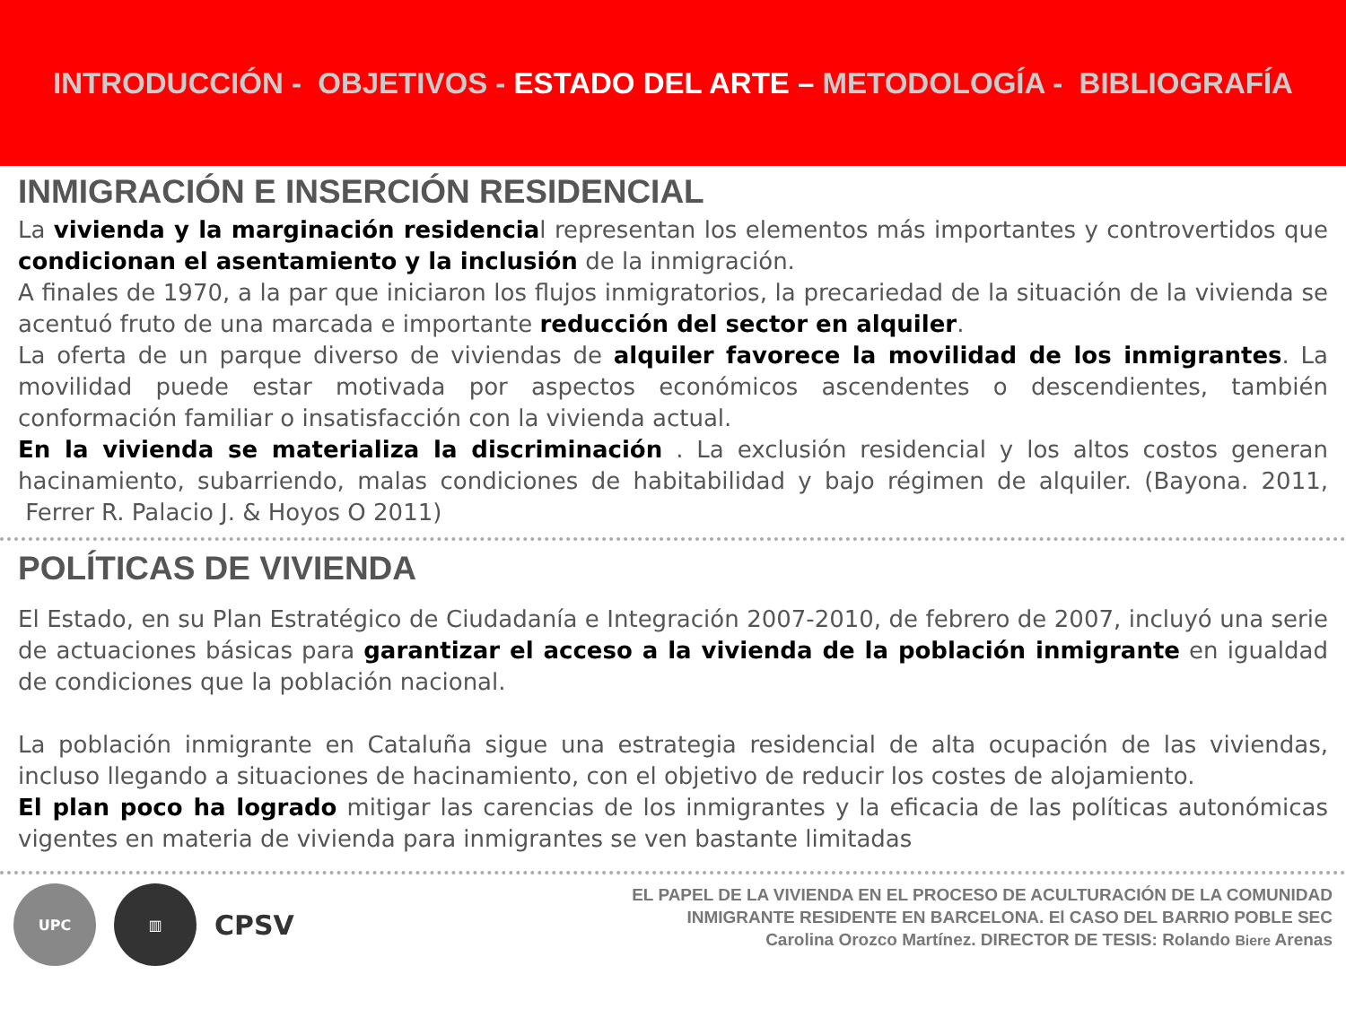INTRODUCCIÓN - OBJETIVOS - ESTADO DEL ARTE – METODOLOGÍA - BIBLIOGRAFÍA
INMIGRACIÓN E INSERCIÓN RESIDENCIAL
La vivienda y la marginación residencial representan los elementos más importantes y controvertidos que condicionan el asentamiento y la inclusión de la inmigración.
A finales de 1970, a la par que iniciaron los flujos inmigratorios, la precariedad de la situación de la vivienda se acentuó fruto de una marcada e importante reducción del sector en alquiler.
La oferta de un parque diverso de viviendas de alquiler favorece la movilidad de los inmigrantes. La movilidad puede estar motivada por aspectos económicos ascendentes o descendientes, también conformación familiar o insatisfacción con la vivienda actual.
En la vivienda se materializa la discriminación . La exclusión residencial y los altos costos generan hacinamiento, subarriendo, malas condiciones de habitabilidad y bajo régimen de alquiler. (Bayona. 2011, Ferrer R. Palacio J. & Hoyos O 2011)
POLÍTICAS DE VIVIENDA
El Estado, en su Plan Estratégico de Ciudadanía e Integración 2007-2010, de febrero de 2007, incluyó una serie de actuaciones básicas para garantizar el acceso a la vivienda de la población inmigrante en igualdad de condiciones que la población nacional.
La población inmigrante en Cataluña sigue una estrategia residencial de alta ocupación de las viviendas, incluso llegando a situaciones de hacinamiento, con el objetivo de reducir los costes de alojamiento.
El plan poco ha logrado mitigar las carencias de los inmigrantes y la eficacia de las políticas autonómicas vigentes en materia de vivienda para inmigrantes se ven bastante limitadas
UPC ▥
CPSV
EL PAPEL DE LA VIVIENDA EN EL PROCESO DE ACULTURACIÓN DE LA COMUNIDAD
INMIGRANTE RESIDENTE EN BARCELONA. El CASO DEL BARRIO POBLE SEC
Carolina Orozco Martínez. DIRECTOR DE TESIS: Rolando Biere Arenas